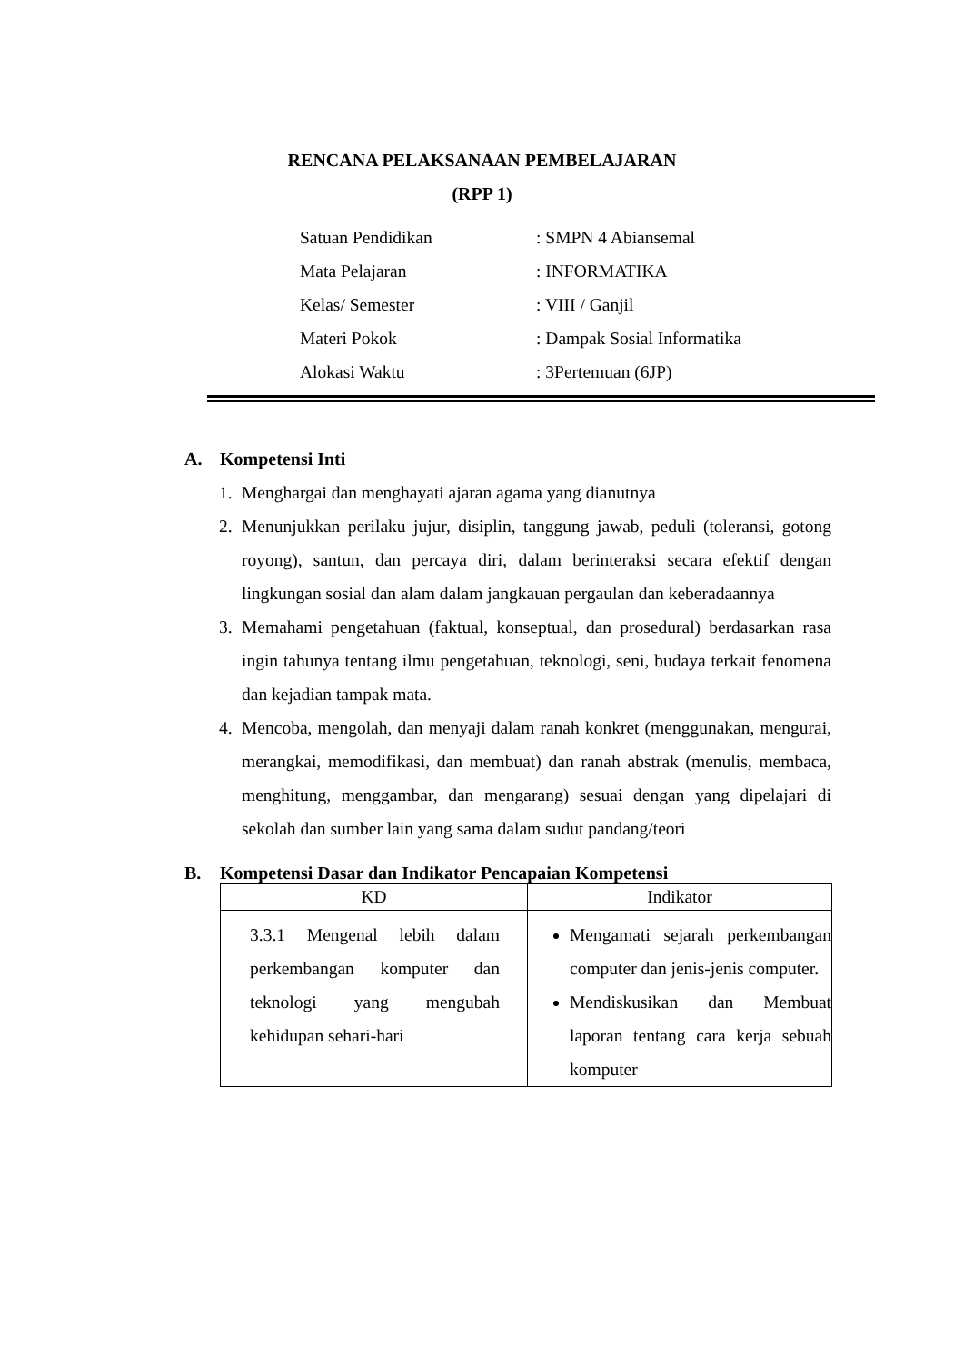RENCANA PELAKSANAAN PEMBELAJARAN
(RPP 1)
| Satuan Pendidikan | : SMPN 4 Abiansemal |
| Mata Pelajaran | : INFORMATIKA |
| Kelas/ Semester | : VIII / Ganjil |
| Materi Pokok | : Dampak Sosial Informatika |
| Alokasi Waktu | : 3Pertemuan (6JP) |
A. Kompetensi Inti
1. Menghargai dan menghayati ajaran agama yang dianutnya
2. Menunjukkan perilaku jujur, disiplin, tanggung jawab, peduli (toleransi, gotong royong), santun, dan percaya diri, dalam berinteraksi secara efektif dengan lingkungan sosial dan alam dalam jangkauan pergaulan dan keberadaannya
3. Memahami pengetahuan (faktual, konseptual, dan prosedural) berdasarkan rasa ingin tahunya tentang ilmu pengetahuan, teknologi, seni, budaya terkait fenomena dan kejadian tampak mata.
4. Mencoba, mengolah, dan menyaji dalam ranah konkret (menggunakan, mengurai, merangkai, memodifikasi, dan membuat) dan ranah abstrak (menulis, membaca, menghitung, menggambar, dan mengarang) sesuai dengan yang dipelajari di sekolah dan sumber lain yang sama dalam sudut pandang/teori
B. Kompetensi Dasar dan Indikator Pencapaian Kompetensi
| KD | Indikator |
| --- | --- |
| 3.3.1 Mengenal lebih dalam perkembangan komputer dan teknologi yang mengubah kehidupan sehari-hari | Mengamati sejarah perkembangan computer dan jenis-jenis computer. Mendiskusikan dan Membuat laporan tentang cara kerja sebuah komputer |